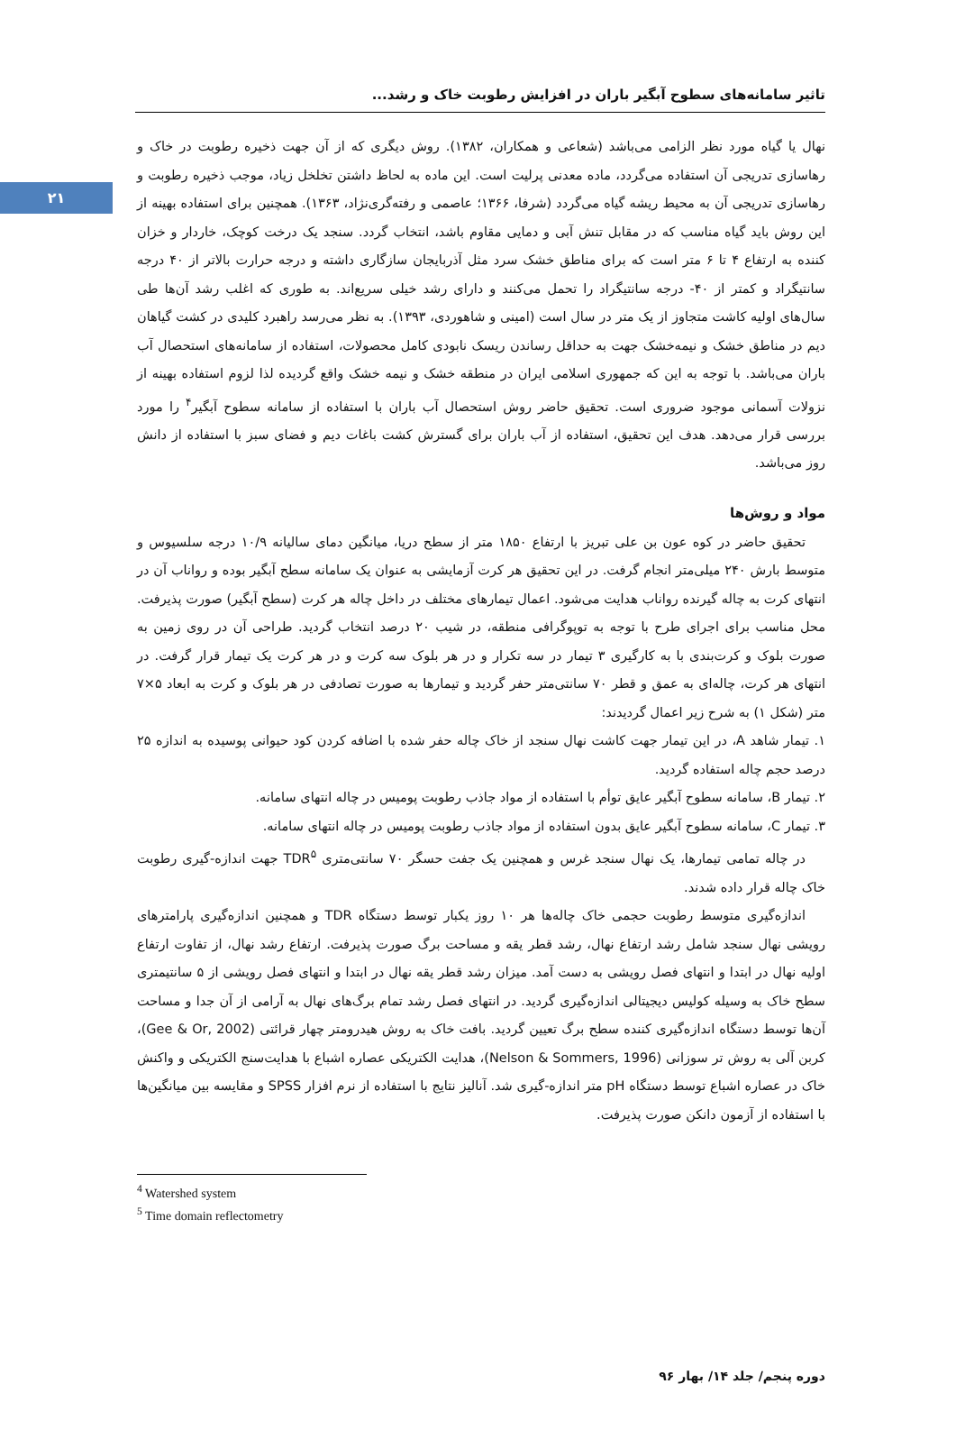۲۱
تاثیر سامانه‌های سطوح آبگیر باران در افزایش رطوبت خاک و رشد...
نهال یا گیاه مورد نظر الزامی می‌باشد (شعاعی و همکاران، ۱۳۸۲). روش دیگری که از آن جهت ذخیره رطوبت در خاک و رهاسازی تدریجی آن استفاده می‌گردد، ماده معدنی پرلیت است. این ماده به لحاظ داشتن تخلخل زیاد، موجب ذخیره رطوبت و رهاسازی تدریجی آن به محیط ریشه گیاه می‌گردد (شرفا، ۱۳۶۶؛ عاصمی و رفته‌گری‌نژاد، ۱۳۶۳). همچنین برای استفاده بهینه از این روش باید گیاه مناسب که در مقابل تنش آبی و دمایی مقاوم باشد، انتخاب گردد. سنجد یک درخت کوچک، خاردار و خزان کننده به ارتفاع ۴ تا ۶ متر است که برای مناطق خشک سرد مثل آذربایجان سازگاری داشته و درجه حرارت بالاتر از ۴۰ درجه سانتیگراد و کمتر از ۴۰- درجه سانتیگراد را تحمل می‌کنند و دارای رشد خیلی سریع‌اند. به طوری که اغلب رشد آن‌ها طی سال‌های اولیه کاشت متجاوز از یک متر در سال است (امینی و شاهوردی، ۱۳۹۳). به نظر می‌رسد راهبرد کلیدی در کشت گیاهان دیم در مناطق خشک و نیمه‌خشک جهت به حداقل رساندن ریسک نابودی کامل محصولات، استفاده از سامانه‌های استحصال آب باران می‌باشد. با توجه به این که جمهوری اسلامی ایران در منطقه خشک و نیمه خشک واقع گردیده لذا لزوم استفاده بهینه از نزولات آسمانی موجود ضروری است. تحقیق حاضر روش استحصال آب باران با استفاده از سامانه سطوح آبگیر<sup>۴</sup> را مورد بررسی قرار می‌دهد. هدف این تحقیق، استفاده از آب باران برای گسترش کشت باغات دیم و فضای سبز با استفاده از دانش روز می‌باشد.
مواد و روش‌ها
تحقیق حاضر در کوه عون بن علی تبریز با ارتفاع ۱۸۵۰ متر از سطح دریا، میانگین دمای سالیانه ۱۰/۹ درجه سلسیوس و متوسط بارش ۲۴۰ میلی‌متر انجام گرفت. در این تحقیق هر کرت آزمایشی به عنوان یک سامانه سطح آبگیر بوده و رواناب آن در انتهای کرت به چاله گیرنده رواناب هدایت می‌شود. اعمال تیمارهای مختلف در داخل چاله هر کرت (سطح آبگیر) صورت پذیرفت. محل مناسب برای اجرای طرح با توجه به توپوگرافی منطقه، در شیب ۲۰ درصد انتخاب گردید. طراحی آن در روی زمین به صورت بلوک و کرت‌بندی با به کارگیری ۳ تیمار در سه تکرار و در هر بلوک سه کرت و در هر کرت یک تیمار قرار گرفت. در انتهای هر کرت، چاله‌ای به عمق و قطر ۷۰ سانتی‌متر حفر گردید و تیمارها به صورت تصادفی در هر بلوک و کرت به ابعاد ۵×۷ متر (شکل ۱) به شرح زیر اعمال گردیدند:
۱. تیمار شاهد A، در این تیمار جهت کاشت نهال سنجد از خاک چاله حفر شده با اضافه کردن کود حیوانی پوسیده به اندازه ۲۵ درصد حجم چاله استفاده گردید.
۲. تیمار B، سامانه سطوح آبگیر عایق توأم با استفاده از مواد جاذب رطوبت پومیس در چاله انتهای سامانه.
۳. تیمار C، سامانه سطوح آبگیر عایق بدون استفاده از مواد جاذب رطوبت پومیس در چاله انتهای سامانه.
در چاله تمامی تیمارها، یک نهال سنجد غرس و همچنین یک جفت حسگر ۷۰ سانتی‌متری TDR<sup>۵</sup> جهت اندازه-گیری رطوبت خاک چاله قرار داده شدند.
اندازه‌گیری متوسط رطوبت حجمی خاک چاله‌ها هر ۱۰ روز یکبار توسط دستگاه TDR و همچنین اندازه‌گیری پارامترهای رویشی نهال سنجد شامل رشد ارتفاع نهال، رشد قطر یقه و مساحت برگ صورت پذیرفت. ارتفاع رشد نهال، از تفاوت ارتفاع اولیه نهال در ابتدا و انتهای فصل رویشی به دست آمد. میزان رشد قطر یقه نهال در ابتدا و انتهای فصل رویشی از ۵ سانتیمتری سطح خاک به وسیله کولیس دیجیتالی اندازه‌گیری گردید. در انتهای فصل رشد تمام برگ‌های نهال به آرامی از آن جدا و مساحت آن‌ها توسط دستگاه اندازه‌گیری کننده سطح برگ تعیین گردید. بافت خاک به روش هیدرومتر چهار قرائتی (Gee & Or, 2002)، کربن آلی به روش تر سوزانی (Nelson & Sommers, 1996)، هدایت الکتریکی عصاره اشباع با هدایت‌سنج الکتریکی و واکنش خاک در عصاره اشباع توسط دستگاه pH متر اندازه-گیری شد. آنالیز نتایج با استفاده از نرم افزار SPSS و مقایسه بین میانگین‌ها با استفاده از آزمون دانکن صورت پذیرفت.
<sup>4</sup> Watershed system
<sup>5</sup> Time domain reflectometry
دوره پنجم/ جلد ۱۴/ بهار ۹۶